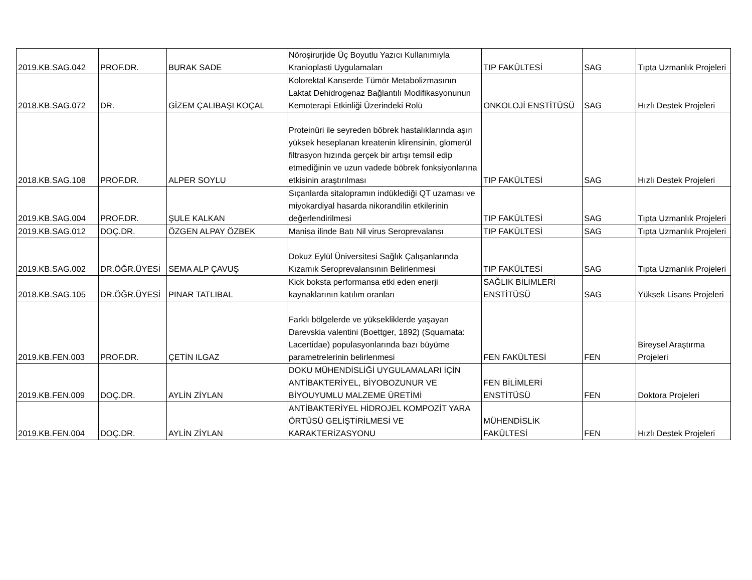| 2019.KB.SAG.042 | PROF.DR. | BURAK SADE | Nöroşirurjide Üç Boyutlu Yazıcı Kullanımıyla Kranioplasti Uygulamaları | TIP FAKÜLTESİ | SAG | Tıpta Uzmanlık Projeleri |
| 2018.KB.SAG.072 | DR. | GİZEM ÇALIBAŞI KOÇAL | Kolorektal Kanserde Tümör Metabolizmasının Laktat Dehidrogenaz Bağlantılı Modifikasyonunun Kemoterapi Etkinliği Üzerindeki Rolü | ONKOLOJİ ENSTİTÜSÜ | SAG | Hızlı Destek Projeleri |
| 2018.KB.SAG.108 | PROF.DR. | ALPER SOYLU | Proteinüri ile seyreden böbrek hastalıklarında aşırı yüksek heseplanan kreatenin klirensinin, glomerül filtrasyon hızında gerçek bir artışı temsil edip etmediğinin ve uzun vadede böbrek fonksiyonlarına etkisinin araştırılması | TIP FAKÜLTESİ | SAG | Hızlı Destek Projeleri |
| 2019.KB.SAG.004 | PROF.DR. | ŞULE KALKAN | Sıçanlarda sitalopramın indüklediği QT uzaması ve miyokardiyal hasarda nikorandilin etkilerinin değerlendirilmesi | TIP FAKÜLTESİ | SAG | Tıpta Uzmanlık Projeleri |
| 2019.KB.SAG.012 | DOÇ.DR. | ÖZGEN ALPAY ÖZBEK | Manisa ilinde Batı Nil virus Seroprevalansı | TIP FAKÜLTESİ | SAG | Tıpta Uzmanlık Projeleri |
| 2019.KB.SAG.002 | DR.ÖĞR.ÜYESİ | SEMA ALP ÇAVUŞ | Dokuz Eylül Üniversitesi Sağlık Çalışanlarında Kızamık Seroprevalansının Belirlenmesi | TIP FAKÜLTESİ | SAG | Tıpta Uzmanlık Projeleri |
| 2018.KB.SAG.105 | DR.ÖĞR.ÜYESİ | PINAR TATLIBAL | Kick boksta performansa etki eden enerji kaynaklarının katılım oranları | SAĞLIK BİLİMLERİ ENSTİTÜSÜ | SAG | Yüksek Lisans Projeleri |
| 2019.KB.FEN.003 | PROF.DR. | ÇETİN ILGAZ | Farklı bölgelerde ve yüksekliklerde yaşayan Darevskia valentini (Boettger, 1892) (Squamata: Lacertidae) populasyonlarında bazı büyüme parametrelerinin belirlenmesi | FEN FAKÜLTESİ | FEN | Bireysel Araştırma Projeleri |
| 2019.KB.FEN.009 | DOÇ.DR. | AYLİN ZİYLAN | DOKU MÜHENDİSLİĞİ UYGULAMALARI İÇİN ANTİBAKTERİYEL, BİYOBOZUNUR VE BİYOUYUMLU MALZEME ÜRETİMİ | FEN BİLİMLERİ ENSTİTÜSÜ | FEN | Doktora Projeleri |
| 2019.KB.FEN.004 | DOÇ.DR. | AYLİN ZİYLAN | ANTİBAKTERİYEL HİDROJEL KOMPOZİT YARA ÖRTÜSÜ GELİŞTİRİLMESİ VE KARAKTERİZASYONU | MÜHENDİSLİK FAKÜLTESİ | FEN | Hızlı Destek Projeleri |